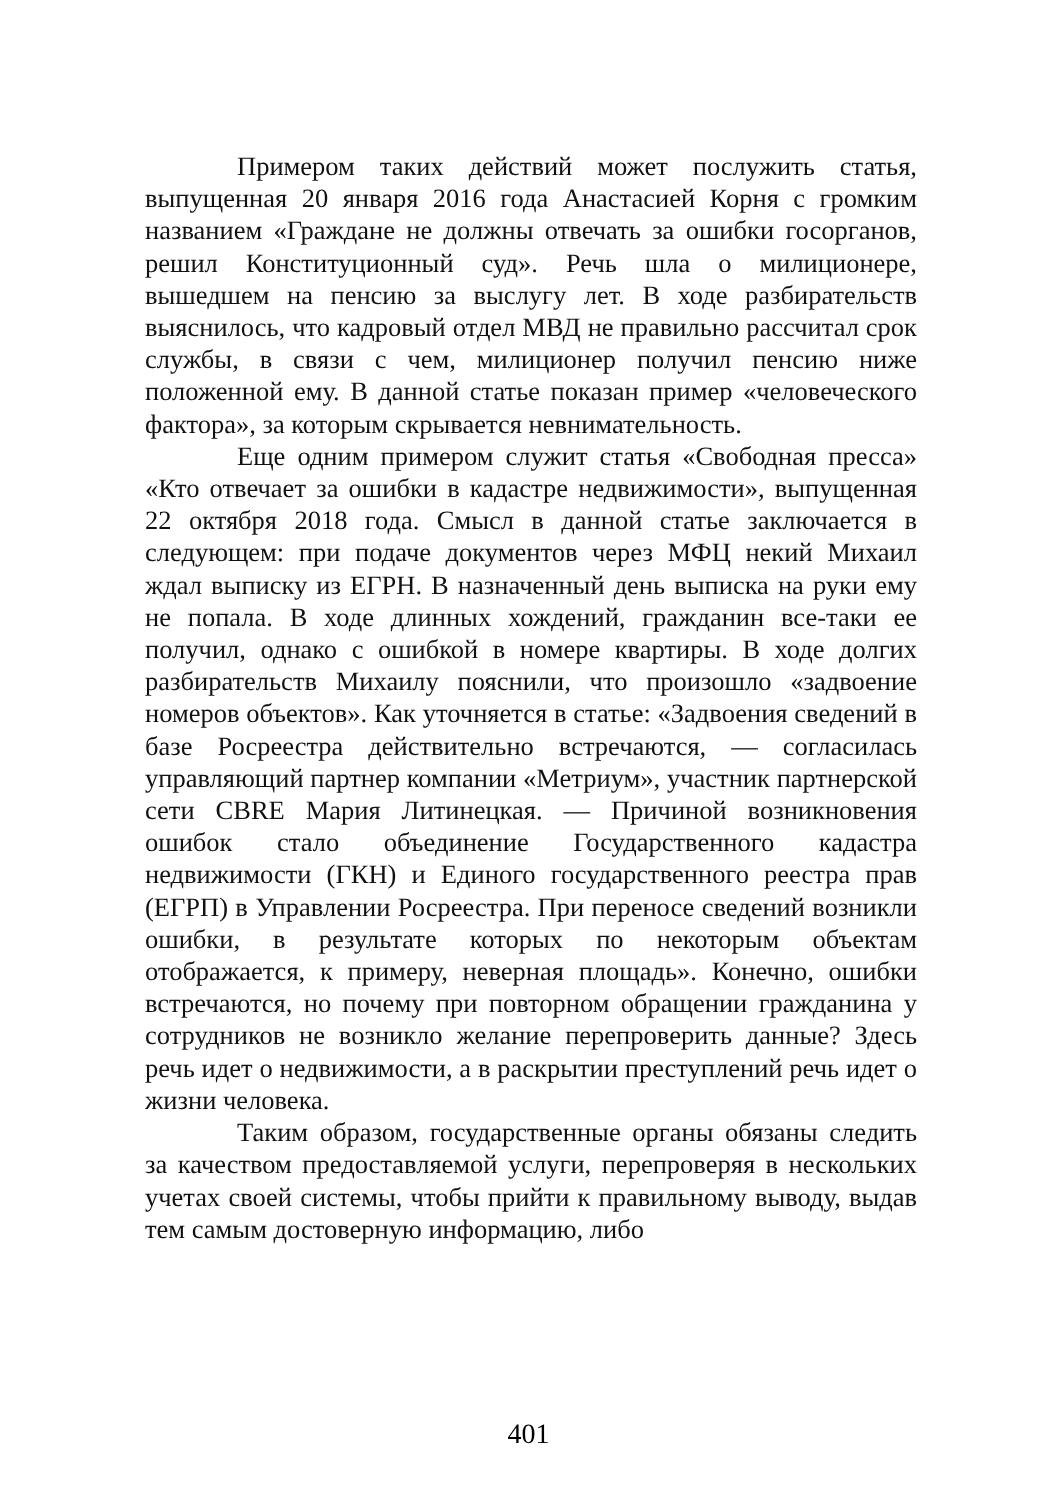Примером таких действий может послужить статья, выпущенная 20 января 2016 года Анастасией Корня с громким названием «Граждане не должны отвечать за ошибки госорганов, решил Конституционный суд». Речь шла о милиционере, вышедшем на пенсию за выслугу лет. В ходе разбирательств выяснилось, что кадровый отдел МВД не правильно рассчитал срок службы, в связи с чем, милиционер получил пенсию ниже положенной ему. В данной статье показан пример «человеческого фактора», за которым скрывается невнимательность.
Еще одним примером служит статья «Свободная пресса» «Кто отвечает за ошибки в кадастре недвижимости», выпущенная 22 октября 2018 года. Смысл в данной статье заключается в следующем: при подаче документов через МФЦ некий Михаил ждал выписку из ЕГРН. В назначенный день выписка на руки ему не попала. В ходе длинных хождений, гражданин все-таки ее получил, однако с ошибкой в номере квартиры. В ходе долгих разбирательств Михаилу пояснили, что произошло «задвоение номеров объектов». Как уточняется в статье: «Задвоения сведений в базе Росреестра действительно встречаются, — согласилась управляющий партнер компании «Метриум», участник партнерской сети CBRE Мария Литинецкая. — Причиной возникновения ошибок стало объединение Государственного кадастра недвижимости (ГКН) и Единого государственного реестра прав (ЕГРП) в Управлении Росреестра. При переносе сведений возникли ошибки, в результате которых по некоторым объектам отображается, к примеру, неверная площадь». Конечно, ошибки встречаются, но почему при повторном обращении гражданина у сотрудников не возникло желание перепроверить данные? Здесь речь идет о недвижимости, а в раскрытии преступлений речь идет о жизни человека.
Таким образом, государственные органы обязаны следить за качеством предоставляемой услуги, перепроверяя в нескольких учетах своей системы, чтобы прийти к правильному выводу, выдав тем самым достоверную информацию, либо
401